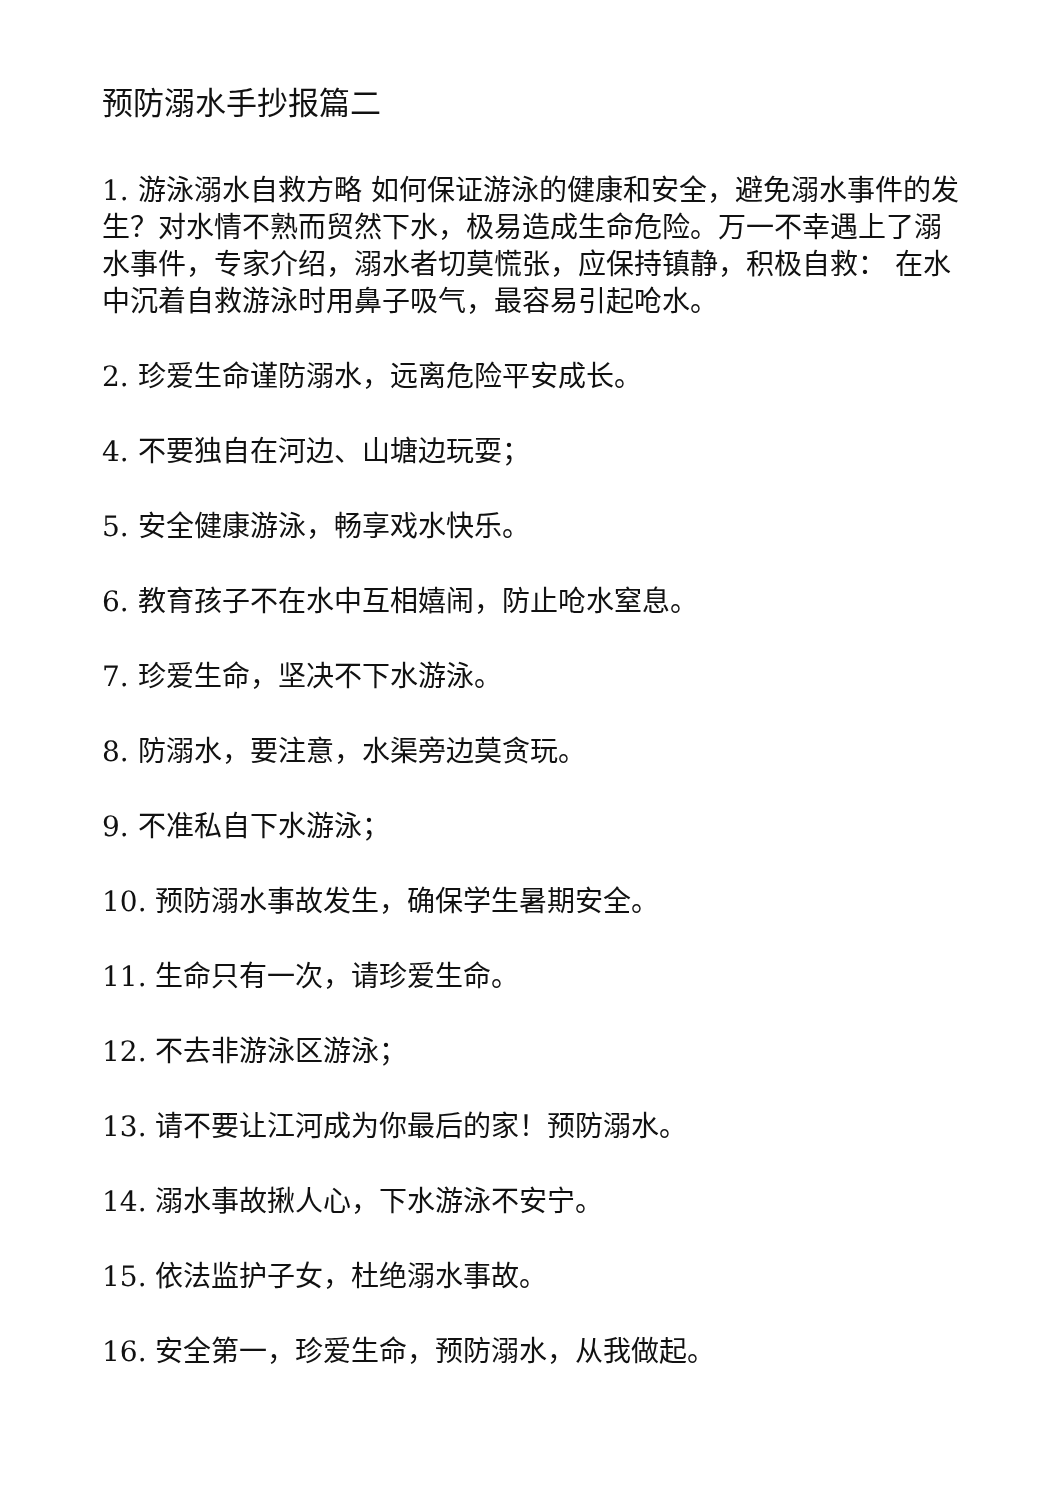预防溺水手抄报篇二
1. 游泳溺水自救方略 如何保证游泳的健康和安全，避免溺水事件的发生？对水情不熟而贸然下水，极易造成生命危险。万一不幸遇上了溺水事件，专家介绍，溺水者切莫慌张，应保持镇静，积极自救： 在水中沉着自救游泳时用鼻子吸气，最容易引起呛水。
2. 珍爱生命谨防溺水，远离危险平安成长。
4. 不要独自在河边、山塘边玩耍；
5. 安全健康游泳，畅享戏水快乐。
6. 教育孩子不在水中互相嬉闹，防止呛水窒息。
7. 珍爱生命，坚决不下水游泳。
8. 防溺水，要注意，水渠旁边莫贪玩。
9. 不准私自下水游泳；
10. 预防溺水事故发生，确保学生暑期安全。
11. 生命只有一次，请珍爱生命。
12. 不去非游泳区游泳；
13. 请不要让江河成为你最后的家！预防溺水。
14. 溺水事故揪人心，下水游泳不安宁。
15. 依法监护子女，杜绝溺水事故。
16. 安全第一，珍爱生命，预防溺水，从我做起。